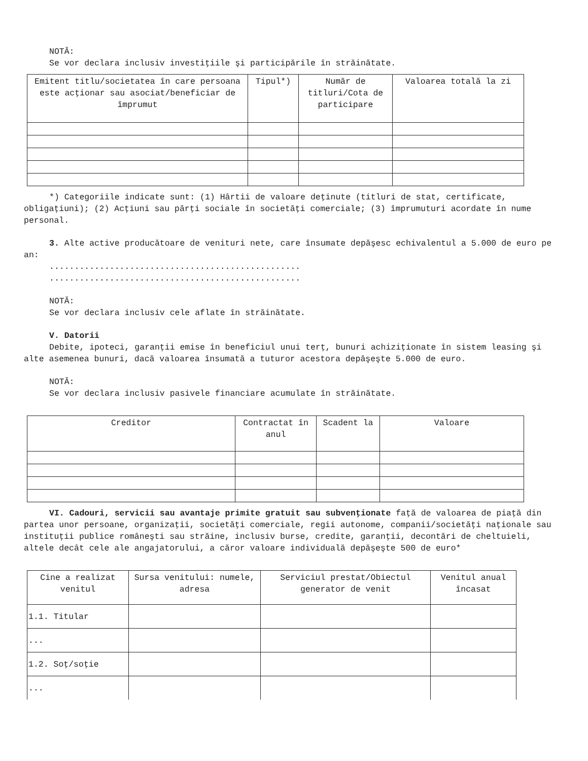NOTĂ:
Se vor declara inclusiv investiţiile şi participările în străinătate.
| Emitent titlu/societatea în care persoana este acţionar sau asociat/beneficiar de împrumut | Tipul*) | Număr de titluri/Cota de participare | Valoarea totală la zi |
| --- | --- | --- | --- |
*) Categoriile indicate sunt: (1) Hârtii de valoare deţinute (titluri de stat, certificate, obligaţiuni); (2) Acţiuni sau părţi sociale în societăţi comerciale; (3) împrumuturi acordate în nume personal.
3. Alte active producătoare de venituri nete, care însumate depăşesc echivalentul a 5.000 de euro pe an:
..................................................
..................................................
NOTĂ:
Se vor declara inclusiv cele aflate în străinătate.
V. Datorii
Debite, ipoteci, garanţii emise în beneficiul unui terţ, bunuri achiziţionate în sistem leasing şi alte asemenea bunuri, dacă valoarea însumată a tuturor acestora depăşeşte 5.000 de euro.
NOTĂ:
Se vor declara inclusiv pasivele financiare acumulate în străinătate.
| Creditor | Contractat în anul | Scadent la | Valoare |
| --- | --- | --- | --- |
VI. Cadouri, servicii sau avantaje primite gratuit sau subvenţionate faţă de valoarea de piaţă din partea unor persoane, organizaţii, societăţi comerciale, regii autonome, companii/societăţi naţionale sau instituţii publice româneşti sau străine, inclusiv burse, credite, garanţii, decontări de cheltuieli, altele decât cele ale angajatorului, a căror valoare individuală depăşeşte 500 de euro*
| Cine a realizat venitul | Sursa venitului: numele, adresa | Serviciul prestat/Obiectul generator de venit | Venitul anual încasat |
| --- | --- | --- | --- |
| 1.1. Titular | | | |
| ... | | | |
| 1.2. Soţ/soţie | | | |
| ... | | | |